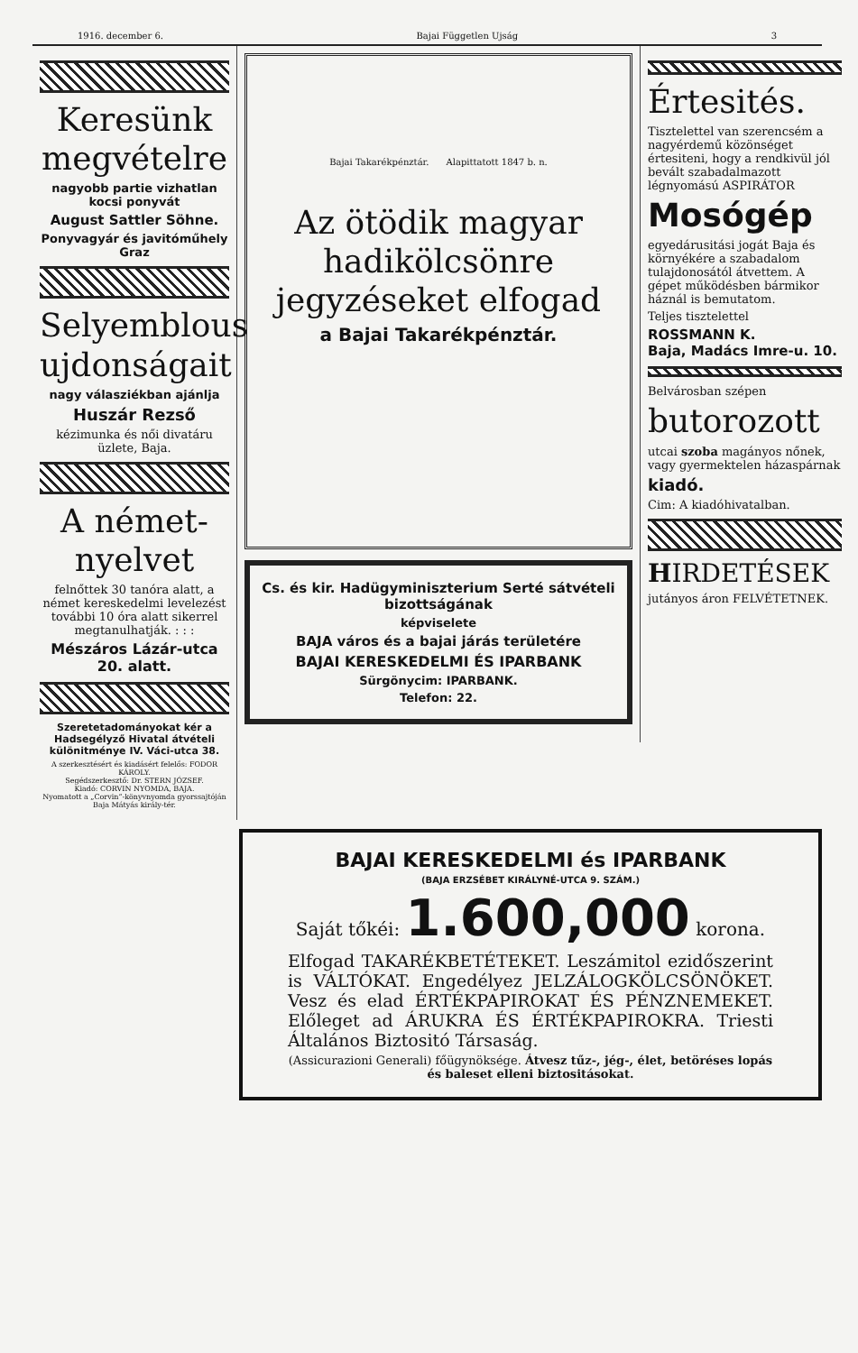1916. december 6. Bajai Független Ujság 3
Keresünk megvételre
nagyobb partie vizhatlan kocsi ponyvát
August Sattler Söhne.
Ponyvagyár és javitóműhely Graz
Selyemblous ujdonságait
nagy válasziékban ajánlja
Huszár Rezső
kézimunka és női divatáru üzlete, Baja.
A német-nyelvet
felnőttek 30 tanóra alatt, a német kereskedelmi levelezést további 10 óra alatt sikerrel megtanulhatják. : : :
Mészáros Lázár-utca 20. alatt.
Szeretetadományokat kér a Hadsegélyző Hivatal átvételi különitménye IV. Váci-utca 38.
A szerkesztésért és kiadásért felelős: FODOR KÁROLY.
Segédszerkesztő: Dr. STERN JÓZSEF.
Kiadó: CORVIN NYOMDA, BAJA.
Nyomatott a „Corvin”-könyvnyomda gyorssajtóján Baja Mátyás király-tér.
Bajai Takarékpénztár. Alapittatott 1847 b. n.
Az ötödik magyar hadikölcsönre jegyzéseket elfogad
a Bajai Takarékpénztár.
Cs. és kir. Hadügyminiszterium Serté sátvételi bizottságának
képviselete
BAJA város és a bajai járás területére
BAJAI KERESKEDELMI ÉS IPARBANK
Sürgönycim: IPARBANK.
Telefon: 22.
Értesités.
Tisztelettel van szerencsém a nagyérdemű közönséget értesiteni, hogy a rendkivül jól bevált szabadalmazott légnyomású ASPIRÁTOR
Mosógép
egyedárusitási jogát Baja és környékére a szabadalom tulajdonosától átvettem. A gépet működésben bármikor háznál is bemutatom.
Teljes tisztelettel
ROSSMANN K.
Baja, Madács Imre-u. 10.
Belvárosban szépen
butorozott
utcai szoba magányos nőnek, vagy gyermektelen házaspárnak
kiadó.
Cim: A kiadóhivatalban.
HIRDETÉSEK
jutányos áron FELVÉTETNEK.
BAJAI KERESKEDELMI és IPARBANK
(BAJA ERZSÉBET KIRÁLYNÉ-UTCA 9. SZÁM.)
Saját tőkéi: 1.600,000 korona.
Elfogad TAKARÉKBETÉTEKET. Leszámitol ezidőszerint is VÁLTÓKAT. Engedélyez JELZÁLOGKÖLCSÖNÖKET. Vesz és elad ÉRTÉKPAPIROKAT ÉS PÉNZNEMEKET. Előleget ad ÁRUKRA ÉS ÉRTÉKPAPIROKRA. Triesti Általános Biztositó Társaság.
(Assicurazioni Generali) főügynöksége. Átvesz tűz-, jég-, élet, betöréses lopás és baleset elleni biztositásokat.